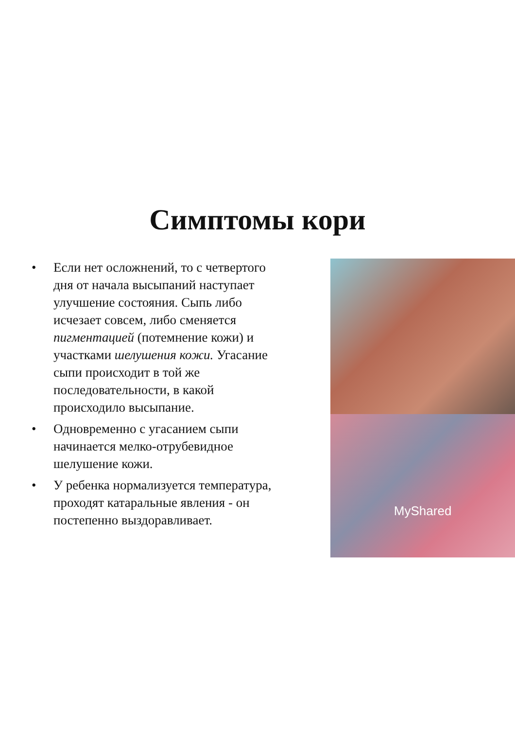Симптомы кори
• Если нет осложнений, то с четвертого дня от начала высыпаний наступает улучшение состояния. Сыпь либо исчезает совсем, либо сменяется пигментацией (потемнение кожи) и участками шелушения кожи. Угасание сыпи происходит в той же последовательности, в какой происходило высыпание.
• Одновременно с угасанием сыпи начинается мелко-отрубевидное шелушение кожи.
• У ребенка нормализуется температура, проходят катаральные явления - он постепенно выздоравливает.
MyShared